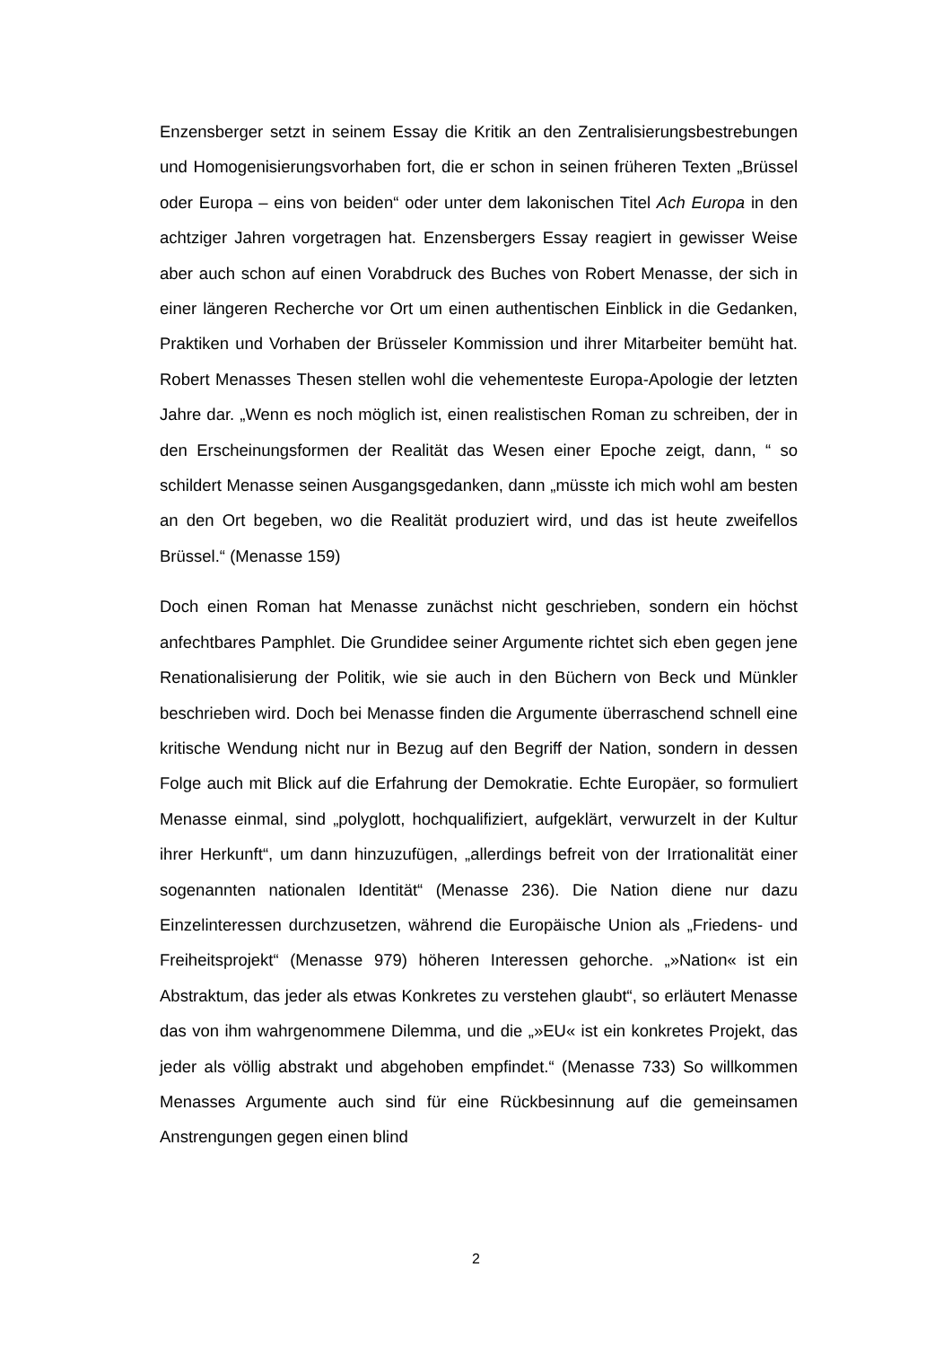Enzensberger setzt in seinem Essay die Kritik an den Zentralisierungsbestrebungen und Homogenisierungsvorhaben fort, die er schon in seinen früheren Texten „Brüssel oder Europa – eins von beiden“ oder unter dem lakonischen Titel Ach Europa in den achtziger Jahren vorgetragen hat. Enzensbergers Essay reagiert in gewisser Weise aber auch schon auf einen Vorabdruck des Buches von Robert Menasse, der sich in einer längeren Recherche vor Ort um einen authentischen Einblick in die Gedanken, Praktiken und Vorhaben der Brüsseler Kommission und ihrer Mitarbeiter bemüht hat. Robert Menasses Thesen stellen wohl die vehementeste Europa-Apologie der letzten Jahre dar. „Wenn es noch möglich ist, einen realistischen Roman zu schreiben, der in den Erscheinungsformen der Realität das Wesen einer Epoche zeigt, dann, “ so schildert Menasse seinen Ausgangsgedanken, dann „müsste ich mich wohl am besten an den Ort begeben, wo die Realität produziert wird, und das ist heute zweifellos Brüssel.“ (Menasse 159)
Doch einen Roman hat Menasse zunächst nicht geschrieben, sondern ein höchst anfechtbares Pamphlet. Die Grundidee seiner Argumente richtet sich eben gegen jene Renationalisierung der Politik, wie sie auch in den Büchern von Beck und Münkler beschrieben wird. Doch bei Menasse finden die Argumente überraschend schnell eine kritische Wendung nicht nur in Bezug auf den Begriff der Nation, sondern in dessen Folge auch mit Blick auf die Erfahrung der Demokratie. Echte Europäer, so formuliert Menasse einmal, sind „polyglott, hochqualifiziert, aufgeklärt, verwurzelt in der Kultur ihrer Herkunft“, um dann hinzuzufügen, „allerdings befreit von der Irrationalität einer sogenannten nationalen Identität“ (Menasse 236). Die Nation diene nur dazu Einzelinteressen durchzusetzen, während die Europäische Union als „Friedens- und Freiheitsprojekt“ (Menasse 979) höheren Interessen gehorche. „»Nation« ist ein Abstraktum, das jeder als etwas Konkretes zu verstehen glaubt“, so erläutert Menasse das von ihm wahrgenommene Dilemma, und die „»EU« ist ein konkretes Projekt, das jeder als völlig abstrakt und abgehoben empfindet.“ (Menasse 733) So willkommen Menasses Argumente auch sind für eine Rückbesinnung auf die gemeinsamen Anstrengungen gegen einen blind
2